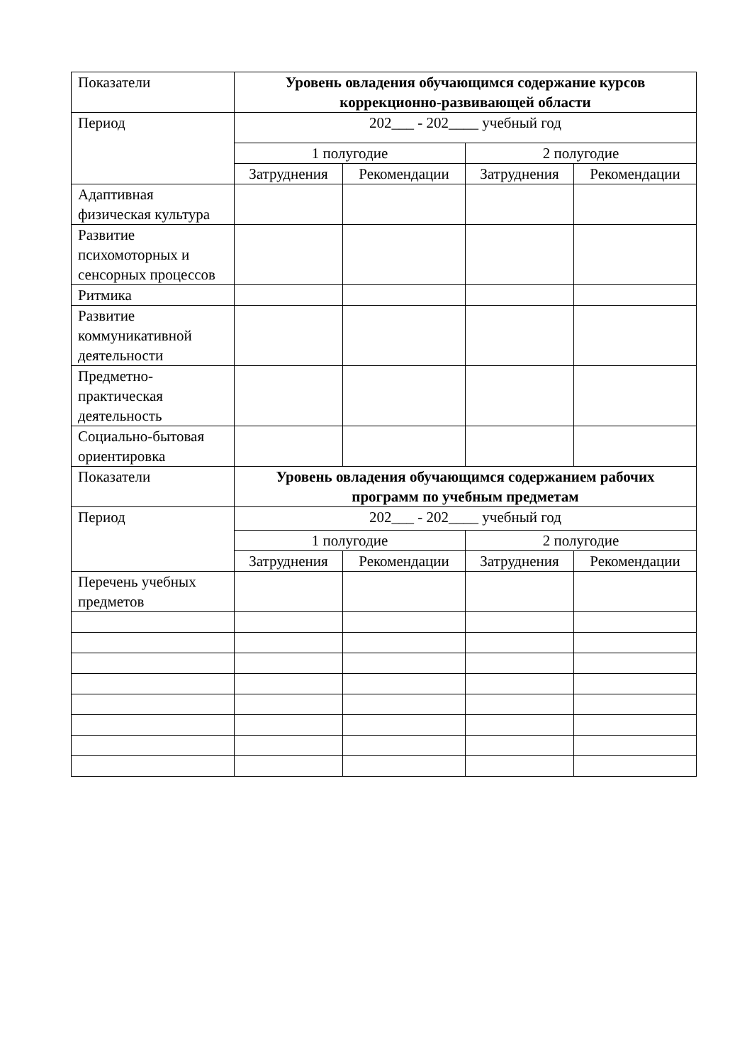| Показатели | Уровень овладения обучающимся содержание курсов коррекционно-развивающей области | | | |
| Период | 202___ - 202____ учебный год | | | |
| | 1 полугодие | | 2 полугодие | |
| | Затруднения | Рекомендации | Затруднения | Рекомендации |
| Адаптивная физическая культура | | | | |
| Развитие психомоторных и сенсорных процессов | | | | |
| Ритмика | | | | |
| Развитие коммуникативной деятельности | | | | |
| Предметно-практическая деятельность | | | | |
| Социально-бытовая ориентировка | | | | |
| Показатели | Уровень овладения обучающимся содержанием рабочих программ по учебным предметам | | | |
| Период | 202___ - 202____ учебный год | | | |
| | 1 полугодие | | 2 полугодие | |
| | Затруднения | Рекомендации | Затруднения | Рекомендации |
| Перечень учебных предметов | | | | |